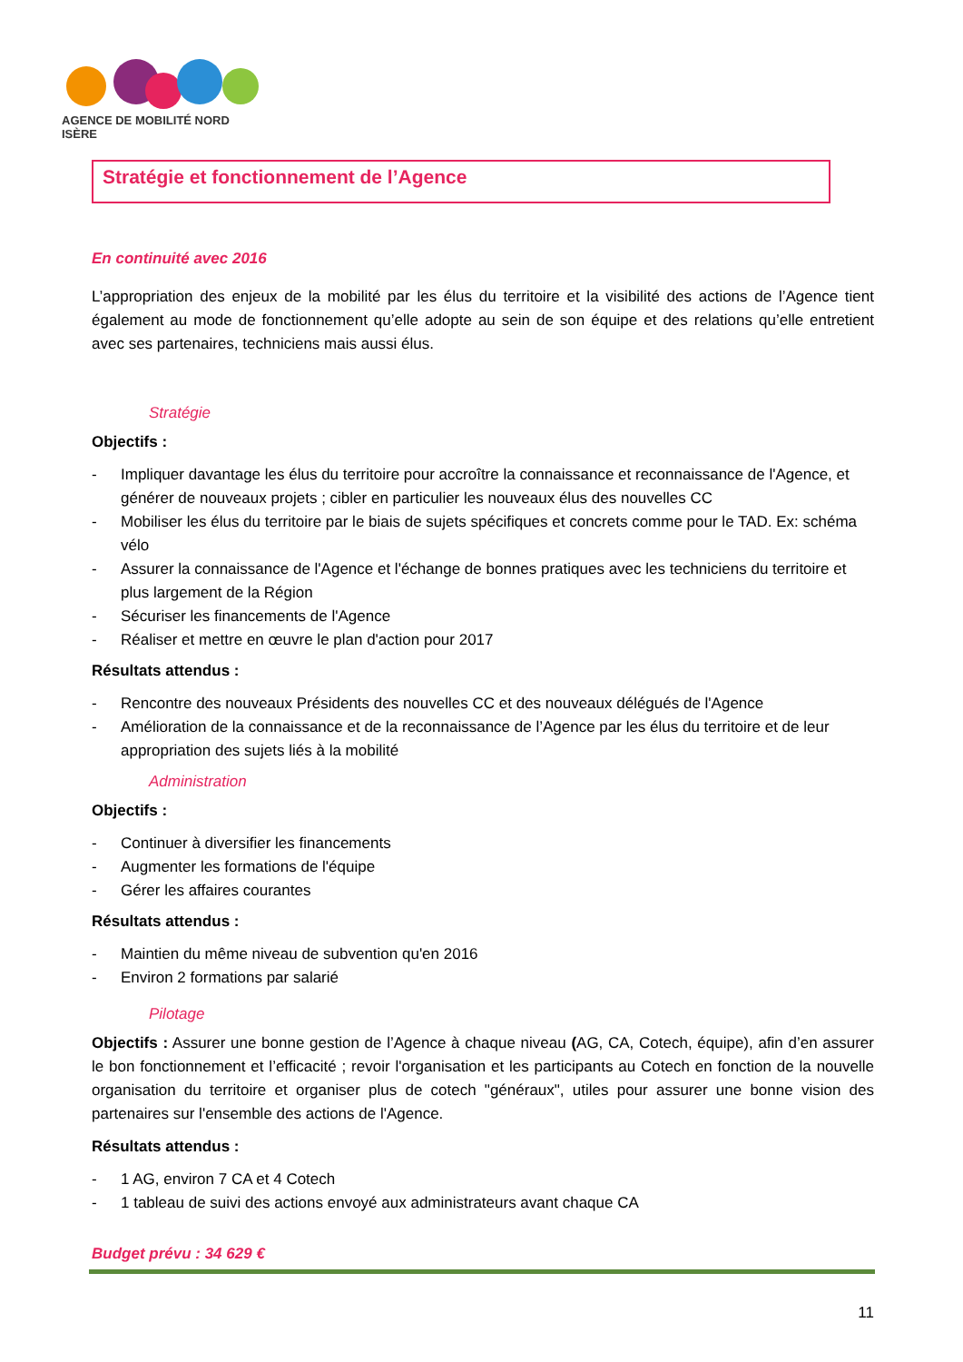AGENCE DE MOBILITÉ NORD ISÈRE
Stratégie et fonctionnement de l’Agence
En continuité avec 2016
L’appropriation des enjeux de la mobilité par les élus du territoire et la visibilité des actions de l’Agence tient également au mode de fonctionnement qu’elle adopte au sein de son équipe et des relations qu’elle entretient avec ses partenaires, techniciens mais aussi élus.
Stratégie
Objectifs :
- Impliquer davantage les élus du territoire pour accroître la connaissance et reconnaissance de l'Agence, et générer de nouveaux projets ; cibler en particulier les nouveaux élus des nouvelles CC
- Mobiliser les élus du territoire par le biais de sujets spécifiques et concrets comme pour le TAD. Ex: schéma vélo
- Assurer la connaissance de l'Agence et l'échange de bonnes pratiques avec les techniciens du territoire et plus largement de la Région
- Sécuriser les financements de l'Agence
- Réaliser et mettre en œuvre le plan d'action pour 2017
Résultats attendus :
- Rencontre des nouveaux Présidents des nouvelles CC et des nouveaux délégués de l'Agence
- Amélioration de la connaissance et de la reconnaissance de l’Agence par les élus du territoire et de leur appropriation des sujets liés à la mobilité
Administration
Objectifs :
- Continuer à diversifier les financements
- Augmenter les formations de l'équipe
- Gérer les affaires courantes
Résultats attendus :
- Maintien du même niveau de subvention qu'en 2016
- Environ 2 formations par salarié
Pilotage
Objectifs : Assurer une bonne gestion de l’Agence à chaque niveau (AG, CA, Cotech, équipe), afin d’en assurer le bon fonctionnement et l’efficacité ; revoir l'organisation et les participants au Cotech en fonction de la nouvelle organisation du territoire et organiser plus de cotech "généraux", utiles pour assurer une bonne vision des partenaires sur l'ensemble des actions de l'Agence.
Résultats attendus :
- 1 AG, environ 7 CA et 4 Cotech
- 1 tableau de suivi des actions envoyé aux administrateurs avant chaque CA
Budget prévu : 34 629 €
11